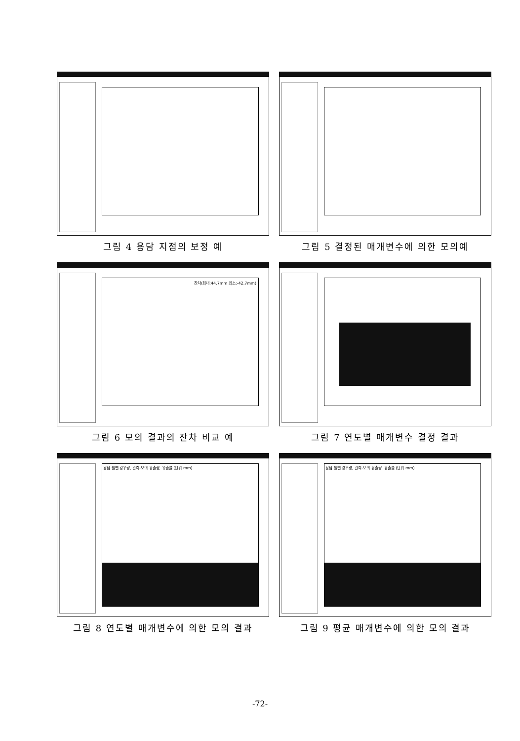그림 4 용담 지점의 보정 예
그림 5 결정된 매개변수에 의한 모의예
잔차(최대:44.7mm 최소:-42.7mm)
그림 6 모의 결과의 잔차 비교 예
그림 7 연도별 매개변수 결정 결과
용담 월별 강우량, 관측-모의 유출량, 유출률 (단위 mm)
그림 8 연도별 매개변수에 의한 모의 결과
용담 월별 강우량, 관측-모의 유출량, 유출률 (단위 mm)
그림 9 평균 매개변수에 의한 모의 결과
-72-